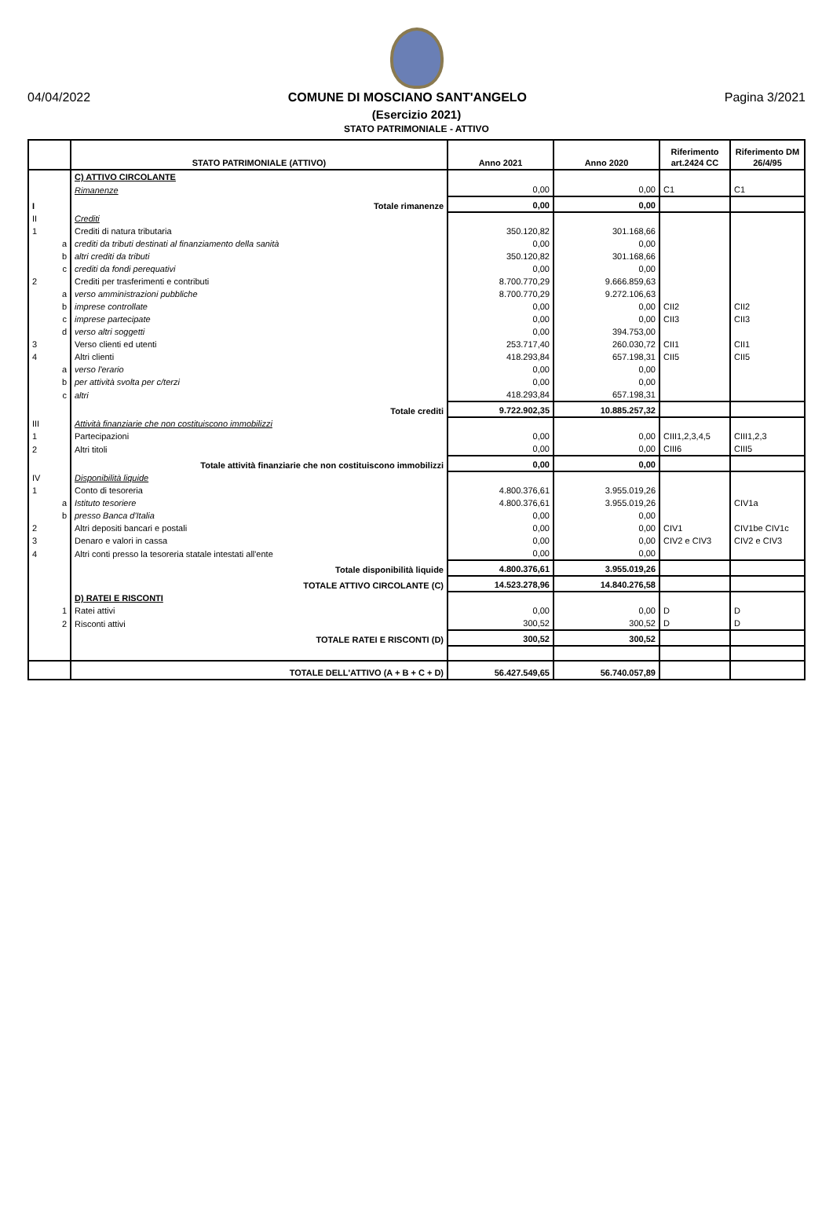04/04/2022 COMUNE DI MOSCIANO SANT'ANGELO Pagina 3/2021
(Esercizio 2021)
STATO PATRIMONIALE - ATTIVO
| | STATO PATRIMONIALE (ATTIVO) | Anno 2021 | Anno 2020 | Riferimento art.2424 CC | Riferimento DM 26/4/95 |
| --- | --- | --- | --- | --- | --- |
| | C) ATTIVO CIRCOLANTE | | | | |
| | Rimanenze | 0,00 | 0,00 | C1 | C1 |
| I | Totale rimanenze | 0,00 | 0,00 | | |
| II | Crediti | | | | |
| 1 | Crediti di natura tributaria | 350.120,82 | 301.168,66 | | |
| a | crediti da tributi destinati al finanziamento della sanità | 0,00 | 0,00 | | |
| b | altri crediti da tributi | 350.120,82 | 301.168,66 | | |
| c | crediti da fondi perequativi | 0,00 | 0,00 | | |
| 2 | Crediti per trasferimenti e contributi | 8.700.770,29 | 9.666.859,63 | | |
| a | verso amministrazioni pubbliche | 8.700.770,29 | 9.272.106,63 | | |
| b | imprese controllate | 0,00 | 0,00 | CII2 | CII2 |
| c | imprese partecipate | 0,00 | 0,00 | CII3 | CII3 |
| d | verso altri soggetti | 0,00 | 394.753,00 | | |
| 3 | Verso clienti ed utenti | 253.717,40 | 260.030,72 | CII1 | CII1 |
| 4 | Altri clienti | 418.293,84 | 657.198,31 | CII5 | CII5 |
| a | verso l'erario | 0,00 | 0,00 | | |
| b | per attività svolta per c/terzi | 0,00 | 0,00 | | |
| c | altri | 418.293,84 | 657.198,31 | | |
| | Totale crediti | 9.722.902,35 | 10.885.257,32 | | |
| III | Attività finanziarie che non costituiscono immobilizzi | | | | |
| 1 | Partecipazioni | 0,00 | 0,00 | CIII1,2,3,4,5 | CIII1,2,3 |
| 2 | Altri titoli | 0,00 | 0,00 | CIII6 | CIII5 |
| | Totale attività finanziarie che non costituiscono immobilizzi | 0,00 | 0,00 | | |
| IV | Disponibilità liquide | | | | |
| 1 | Conto di tesoreria | 4.800.376,61 | 3.955.019,26 | | |
| a | Istituto tesoriere | 4.800.376,61 | 3.955.019,26 | | CIV1a |
| b | presso Banca d'Italia | 0,00 | 0,00 | | |
| 2 | Altri depositi bancari e postali | 0,00 | 0,00 | CIV1 | CIV1be CIV1c |
| 3 | Denaro e valori in cassa | 0,00 | 0,00 | CIV2 e CIV3 | CIV2 e CIV3 |
| 4 | Altri conti presso la tesoreria statale intestati all'ente | 0,00 | 0,00 | | |
| | Totale disponibilità liquide | 4.800.376,61 | 3.955.019,26 | | |
| | TOTALE ATTIVO CIRCOLANTE (C) | 14.523.278,96 | 14.840.276,58 | | |
| | D) RATEI E RISCONTI | | | | |
| 1 | Ratei attivi | 0,00 | 0,00 | D | D |
| 2 | Risconti attivi | 300,52 | 300,52 | D | D |
| | TOTALE RATEI E RISCONTI (D) | 300,52 | 300,52 | | |
| | TOTALE DELL'ATTIVO (A + B + C + D) | 56.427.549,65 | 56.740.057,89 | | |